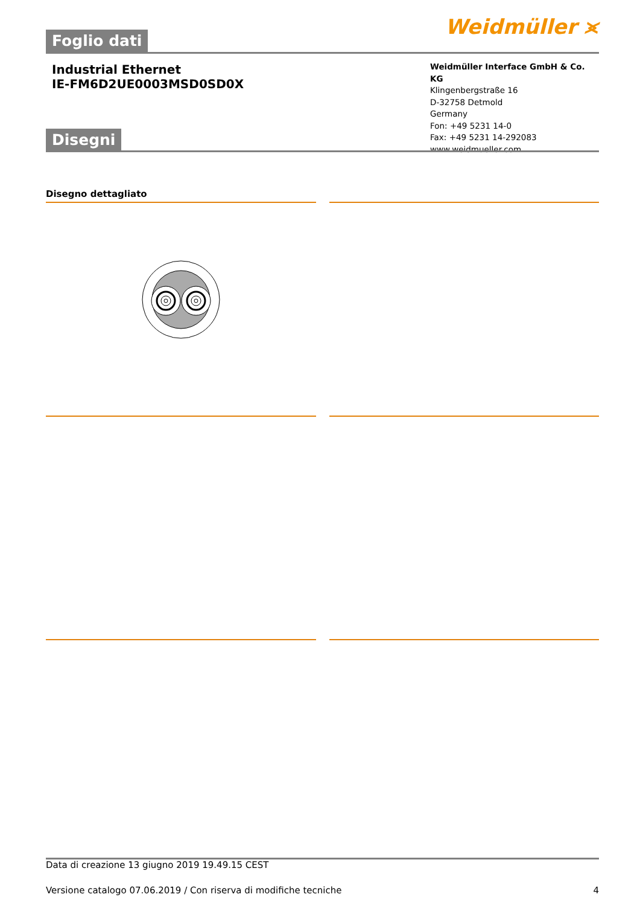Foglio dati
Weidmüller ⪤
Industrial Ethernet
IE-FM6D2UE0003MSD0SD0X
Weidmüller Interface GmbH & Co. KG
Klingenbergstraße 16
D-32758 Detmold
Germany
Fon: +49 5231 14-0
Fax: +49 5231 14-292083
www.weidmueller.com
Disegni
Disegno dettagliato
Data di creazione 13 giugno 2019 19.49.15 CEST
Versione catalogo 07.06.2019 / Con riserva di modifiche tecniche 4